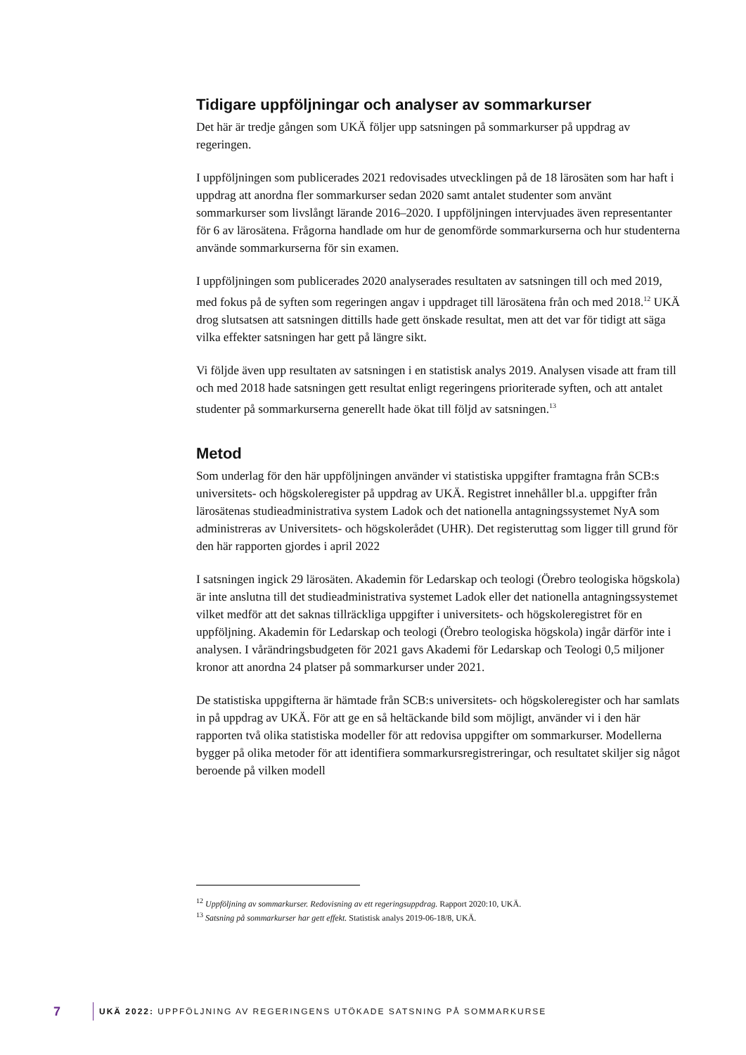Tidigare uppföljningar och analyser av sommarkurser
Det här är tredje gången som UKÄ följer upp satsningen på sommarkurser på uppdrag av regeringen.
I uppföljningen som publicerades 2021 redovisades utvecklingen på de 18 lärosäten som har haft i uppdrag att anordna fler sommarkurser sedan 2020 samt antalet studenter som använt sommarkurser som livslångt lärande 2016–2020. I uppföljningen intervjuades även representanter för 6 av lärosätena. Frågorna handlade om hur de genomförde sommarkurserna och hur studenterna använde sommarkurserna för sin examen.
I uppföljningen som publicerades 2020 analyserades resultaten av satsningen till och med 2019, med fokus på de syften som regeringen angav i uppdraget till lärosätena från och med 2018.<sup>12</sup> UKÄ drog slutsatsen att satsningen dittills hade gett önskade resultat, men att det var för tidigt att säga vilka effekter satsningen har gett på längre sikt.
Vi följde även upp resultaten av satsningen i en statistisk analys 2019. Analysen visade att fram till och med 2018 hade satsningen gett resultat enligt regeringens prioriterade syften, och att antalet studenter på sommarkurserna generellt hade ökat till följd av satsningen.<sup>13</sup>
Metod
Som underlag för den här uppföljningen använder vi statistiska uppgifter framtagna från SCB:s universitets- och högskoleregister på uppdrag av UKÄ. Registret innehåller bl.a. uppgifter från lärosätenas studieadministrativa system Ladok och det nationella antagningssystemet NyA som administreras av Universitets- och högskolerådet (UHR). Det registeruttag som ligger till grund för den här rapporten gjordes i april 2022
I satsningen ingick 29 lärosäten. Akademin för Ledarskap och teologi (Örebro teologiska högskola) är inte anslutna till det studieadministrativa systemet Ladok eller det nationella antagningssystemet vilket medför att det saknas tillräckliga uppgifter i universitets- och högskoleregistret för en uppföljning. Akademin för Ledarskap och teologi (Örebro teologiska högskola) ingår därför inte i analysen. I vårändringsbudgeten för 2021 gavs Akademi för Ledarskap och Teologi 0,5 miljoner kronor att anordna 24 platser på sommarkurser under 2021.
De statistiska uppgifterna är hämtade från SCB:s universitets- och högskoleregister och har samlats in på uppdrag av UKÄ. För att ge en så heltäckande bild som möjligt, använder vi i den här rapporten två olika statistiska modeller för att redovisa uppgifter om sommarkurser. Modellerna bygger på olika metoder för att identifiera sommarkursregistreringar, och resultatet skiljer sig något beroende på vilken modell
<sup>12</sup> Uppföljning av sommarkurser. Redovisning av ett regeringsuppdrag. Rapport 2020:10, UKÄ.
<sup>13</sup> Satsning på sommarkurser har gett effekt. Statistisk analys 2019-06-18/8, UKÄ.
7 UKÄ 2022: UPPFÖLJNING AV REGERINGENS UTÖKADE SATSNING PÅ SOMMARKURSE